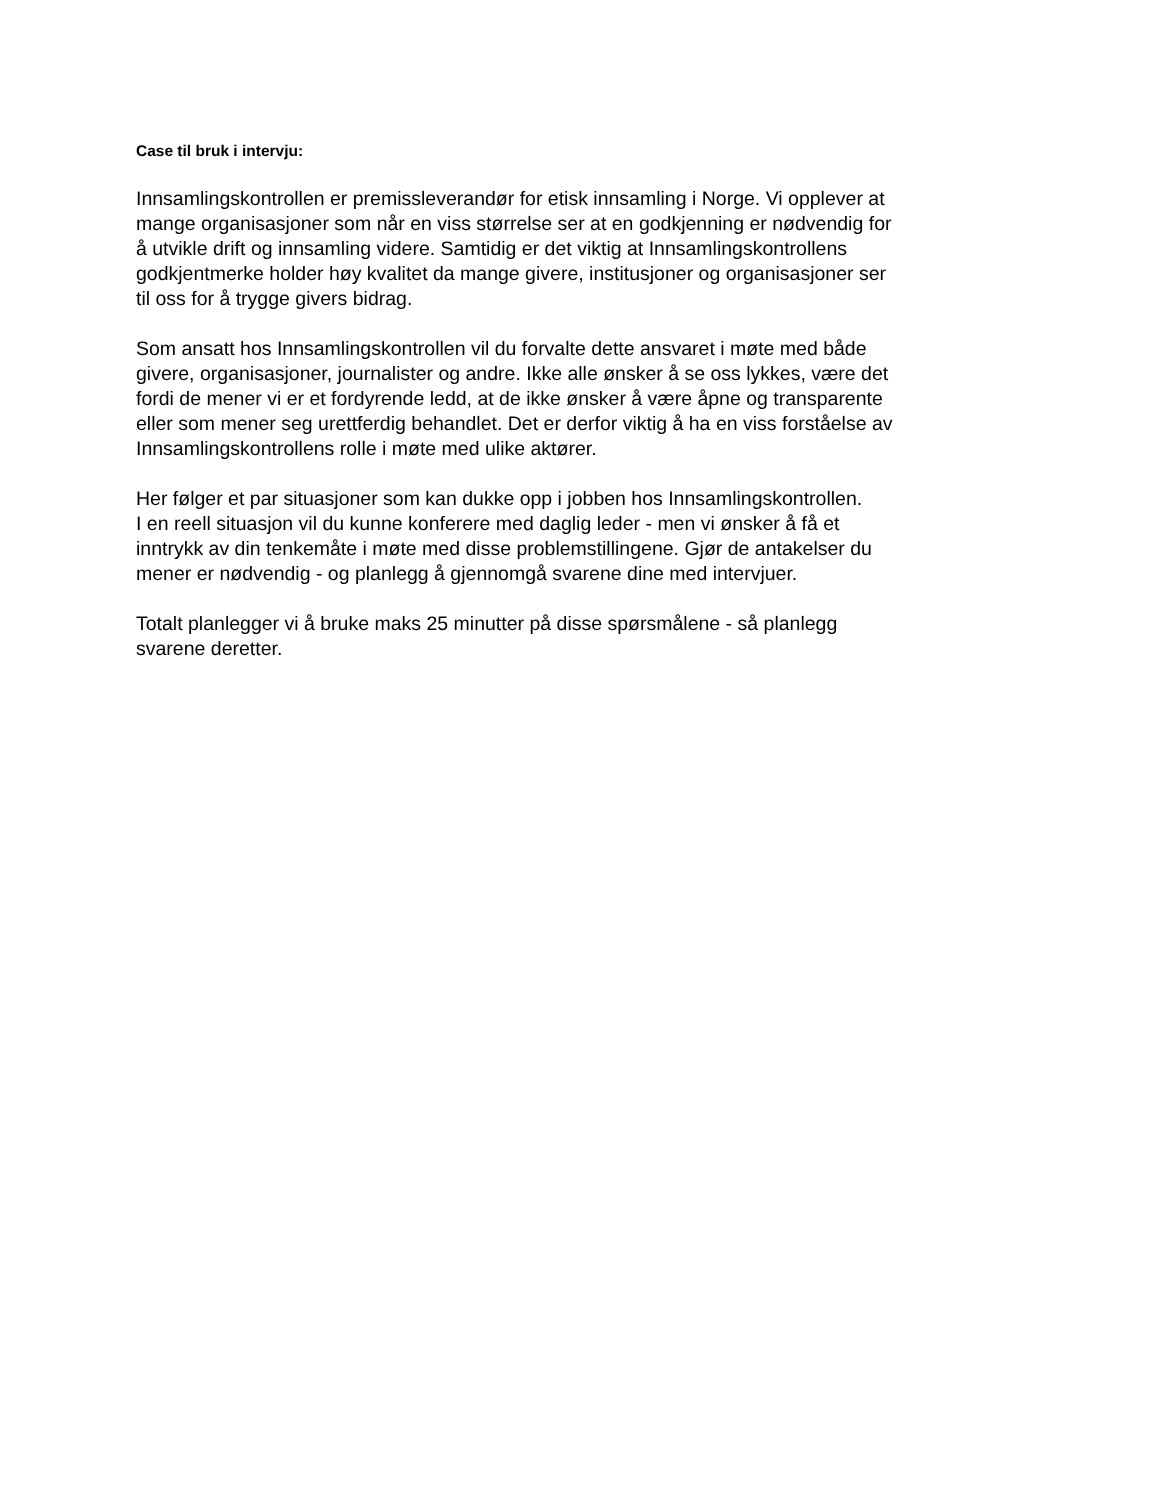Case til bruk i intervju:
Innsamlingskontrollen er premissleverandør for etisk innsamling i Norge. Vi opplever at
mange organisasjoner som når en viss størrelse ser at en godkjenning er nødvendig for
å utvikle drift og innsamling videre. Samtidig er det viktig at Innsamlingskontrollens
godkjentmerke holder høy kvalitet da mange givere, institusjoner og organisasjoner ser
til oss for å trygge givers bidrag.
Som ansatt hos Innsamlingskontrollen vil du forvalte dette ansvaret i møte med både
givere, organisasjoner, journalister og andre. Ikke alle ønsker å se oss lykkes, være det
fordi de mener vi er et fordyrende ledd, at de ikke ønsker å være åpne og transparente
eller som mener seg urettferdig behandlet. Det er derfor viktig å ha en viss forståelse av
Innsamlingskontrollens rolle i møte med ulike aktører.
Her følger et par situasjoner som kan dukke opp i jobben hos Innsamlingskontrollen.
I en reell situasjon vil du kunne konferere med daglig leder - men vi ønsker å få et
inntrykk av din tenkemåte i møte med disse problemstillingene. Gjør de antakelser du
mener er nødvendig - og planlegg å gjennomgå svarene dine med intervjuer.
Totalt planlegger vi å bruke maks 25 minutter på disse spørsmålene - så planlegg
svarene deretter.